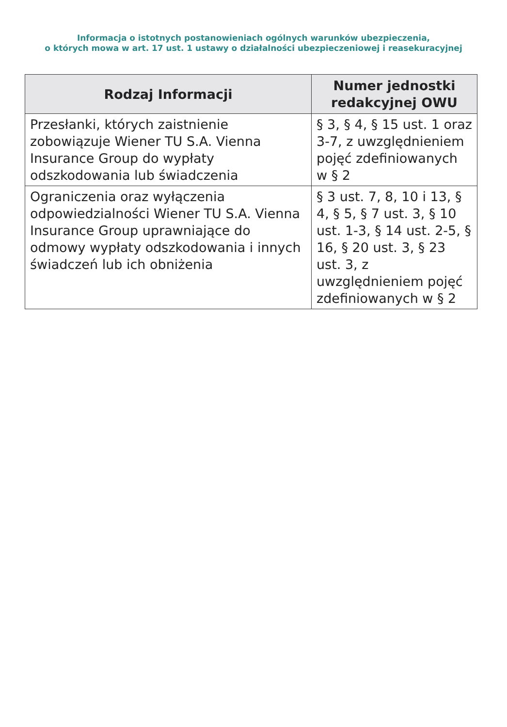Informacja o istotnych postanowieniach ogólnych warunków ubezpieczenia,
o których mowa w art. 17 ust. 1 ustawy o działalności ubezpieczeniowej i reasekuracyjnej
| Rodzaj Informacji | Numer jednostki redakcyjnej OWU |
| --- | --- |
| Przesłanki, których zaistnienie zobowiązuje Wiener TU S.A. Vienna Insurance Group do wypłaty odszkodowania lub świadczenia | § 3, § 4, § 15 ust. 1 oraz 3-7, z uwzględnieniem pojęć zdefiniowanych w § 2 |
| Ograniczenia oraz wyłączenia odpowiedzialności Wiener TU S.A. Vienna Insurance Group uprawniające do odmowy wypłaty odszkodowania i innych świadczeń lub ich obniżenia | § 3 ust. 7, 8, 10 i 13, § 4, § 5, § 7 ust. 3, § 10 ust. 1-3, § 14 ust. 2-5, § 16, § 20 ust. 3, § 23 ust. 3, z uwzględnieniem pojęć zdefiniowanych w § 2 |